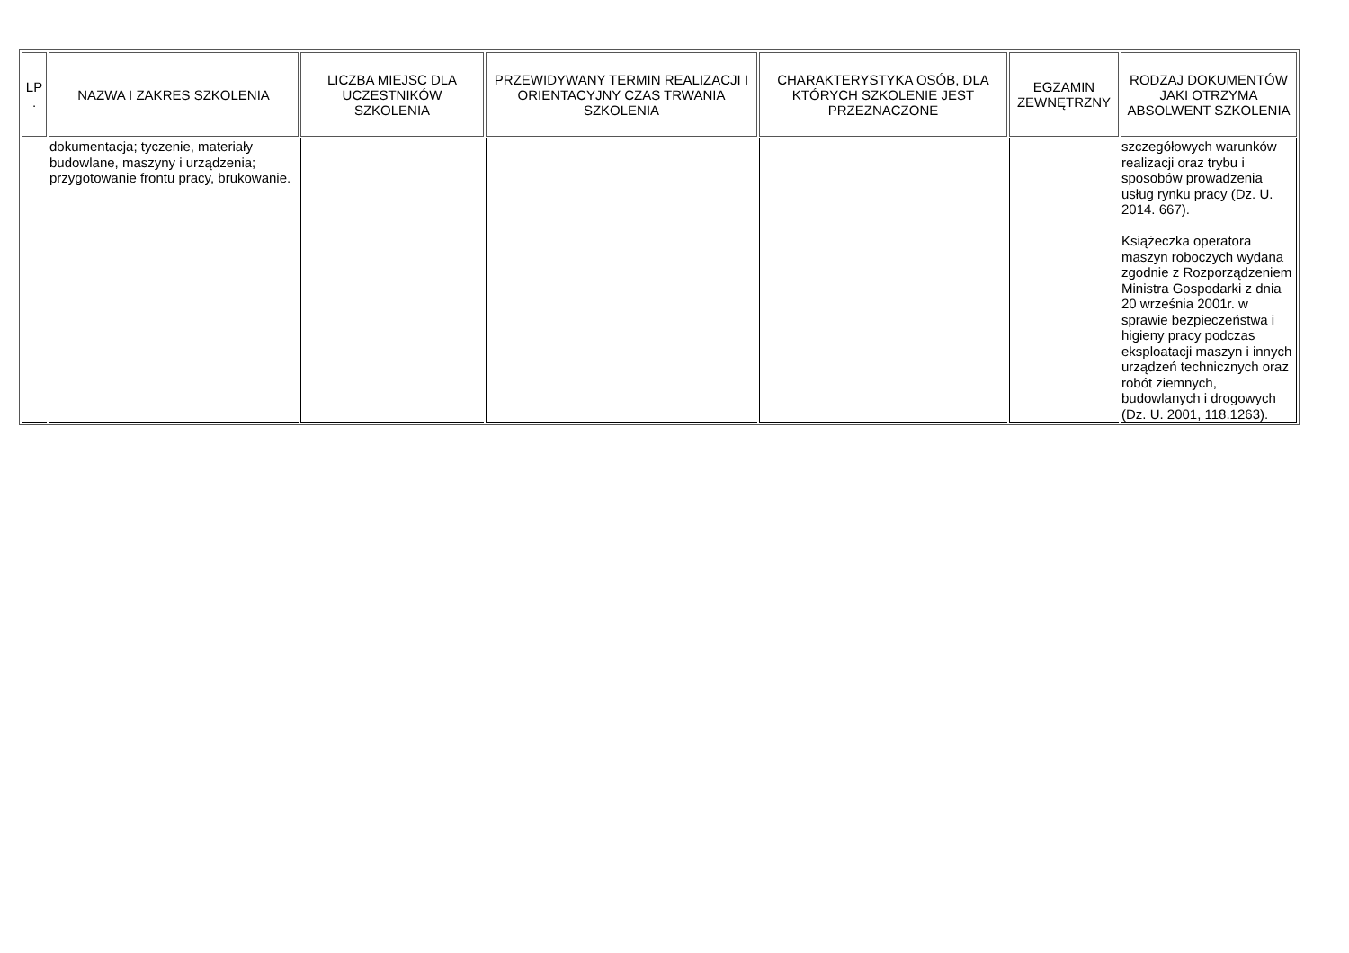| LP . | NAZWA I ZAKRES SZKOLENIA | LICZBA MIEJSC DLA UCZESTNIKÓW SZKOLENIA | PRZEWIDYWANY TERMIN REALIZACJI I ORIENTACYJNY CZAS TRWANIA SZKOLENIA | CHARAKTERYSTYKA OSÓB, DLA KTÓRYCH SZKOLENIE JEST PRZEZNACZONE | EGZAMIN ZEWNĘTRZNY | RODZAJ DOKUMENTÓW JAKI OTRZYMA ABSOLWENT SZKOLENIA |
| --- | --- | --- | --- | --- | --- | --- |
| | dokumentacja; tyczenie, materiały budowlane, maszyny i urządzenia; przygotowanie frontu pracy, brukowanie. | | | | | szczegółowych warunków realizacji oraz trybu i sposobów prowadzenia usług rynku pracy (Dz. U. 2014. 667). Książeczka operatora maszyn roboczych wydana zgodnie z Rozporządzeniem Ministra Gospodarki z dnia 20 września 2001r. w sprawie bezpieczeństwa i higieny pracy podczas eksploatacji maszyn i innych urządzeń technicznych oraz robót ziemnych, budowlanych i drogowych (Dz. U. 2001, 118.1263). |